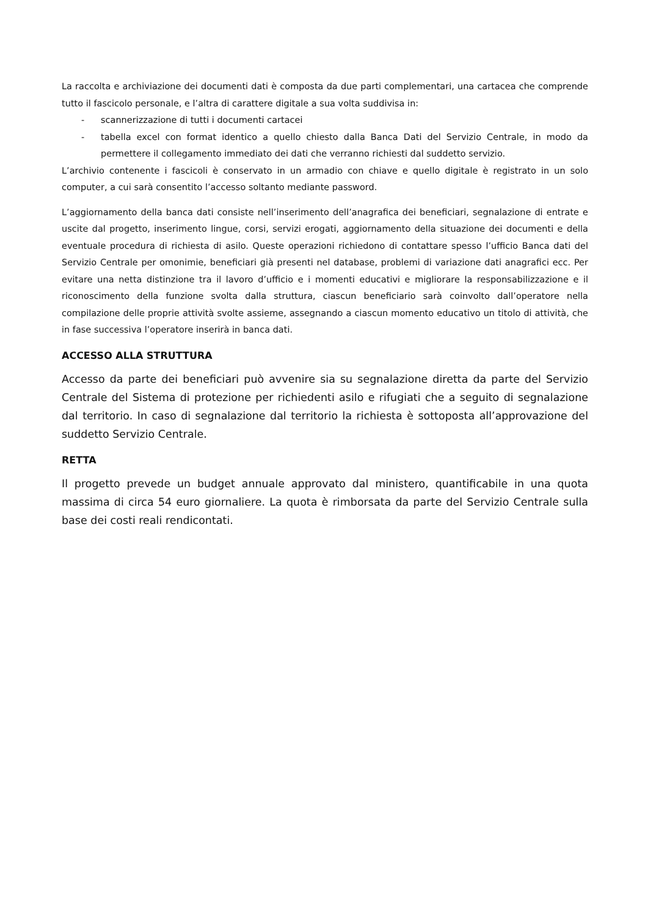La raccolta e archiviazione dei documenti dati è composta da due parti complementari, una cartacea che comprende tutto il fascicolo personale, e l’altra di carattere digitale a sua volta suddivisa in:
- scannerizzazione di tutti i documenti cartacei
- tabella excel con format identico a quello chiesto dalla Banca Dati del Servizio Centrale, in modo da permettere il collegamento immediato dei dati che verranno richiesti dal suddetto servizio.
L’archivio contenente i fascicoli è conservato in un armadio con chiave e quello digitale è registrato in un solo computer, a cui sarà consentito l’accesso soltanto mediante password.
L’aggiornamento della banca dati consiste nell’inserimento dell’anagrafica dei beneficiari, segnalazione di entrate e uscite dal progetto, inserimento lingue, corsi, servizi erogati, aggiornamento della situazione dei documenti e della eventuale procedura di richiesta di asilo. Queste operazioni richiedono di contattare spesso l’ufficio Banca dati del Servizio Centrale per omonimie, beneficiari già presenti nel database, problemi di variazione dati anagrafici ecc. Per evitare una netta distinzione tra il lavoro d’ufficio e i momenti educativi e migliorare la responsabilizzazione e il riconoscimento della funzione svolta dalla struttura, ciascun beneficiario sarà coinvolto dall’operatore nella compilazione delle proprie attività svolte assieme, assegnando a ciascun momento educativo un titolo di attività, che in fase successiva l’operatore inserirà in banca dati.
ACCESSO ALLA STRUTTURA
Accesso da parte dei beneficiari può avvenire sia su segnalazione diretta da parte del Servizio Centrale del Sistema di protezione per richiedenti asilo e rifugiati che a seguito di segnalazione dal territorio. In caso di segnalazione dal territorio la richiesta è sottoposta all’approvazione del suddetto Servizio Centrale.
RETTA
Il progetto prevede un budget annuale approvato dal ministero, quantificabile in una quota massima di circa 54 euro giornaliere. La quota è rimborsata da parte del Servizio Centrale sulla base dei costi reali rendicontati.